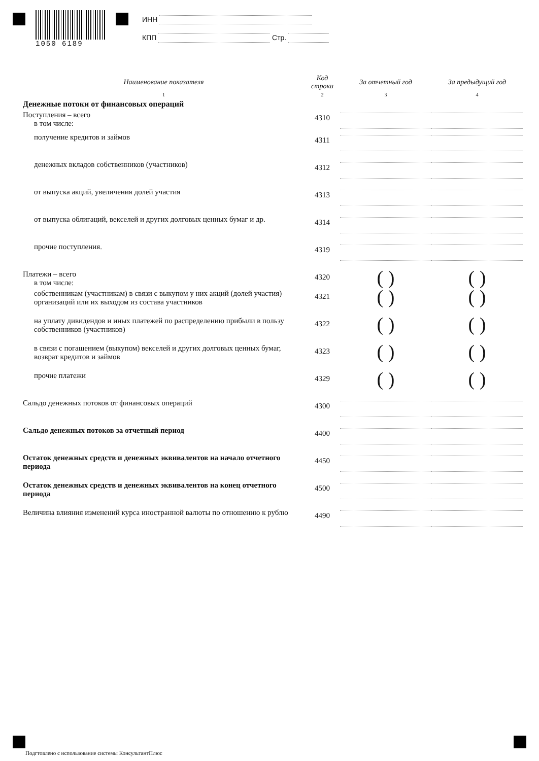1050 6189
ИНН
КПП Стр.
| Наименование показателя | Код строки | За отчетный год | За предыдущий год |
| --- | --- | --- | --- |
| 1 | 2 | 3 | 4 |
| Денежные потоки от финансовых операций | | | |
| Поступления – всего в том числе: | 4310 | | |
| получение кредитов и займов | 4311 | | |
| денежных вкладов собственников (участников) | 4312 | | |
| от выпуска акций, увеличения долей участия | 4313 | | |
| от выпуска облигаций, векселей и других долговых ценных бумаг и др. | 4314 | | |
| прочие поступления. | 4319 | | |
| Платежи – всего в том числе: | 4320 | ( ) | ( ) |
| собственникам (участникам) в связи с выкупом у них акций (долей участия) организаций или их выходом из состава участников | 4321 | ( ) | ( ) |
| на уплату дивидендов и иных платежей по распределению прибыли в пользу собственников (участников) | 4322 | ( ) | ( ) |
| в связи с погашением (выкупом) векселей и других долговых ценных бумаг, возврат кредитов и займов | 4323 | ( ) | ( ) |
| прочие платежи | 4329 | ( ) | ( ) |
| Сальдо денежных потоков от финансовых операций | 4300 | | |
| Сальдо денежных потоков за отчетный период | 4400 | | |
| Остаток денежных средств и денежных эквивалентов на начало отчетного периода | 4450 | | |
| Остаток денежных средств и денежных эквивалентов на конец отчетного периода | 4500 | | |
| Величина влияния изменений курса иностранной валюты по отношению к рублю | 4490 | | |
Подгтовлено с использование системы КонсультантПлюс